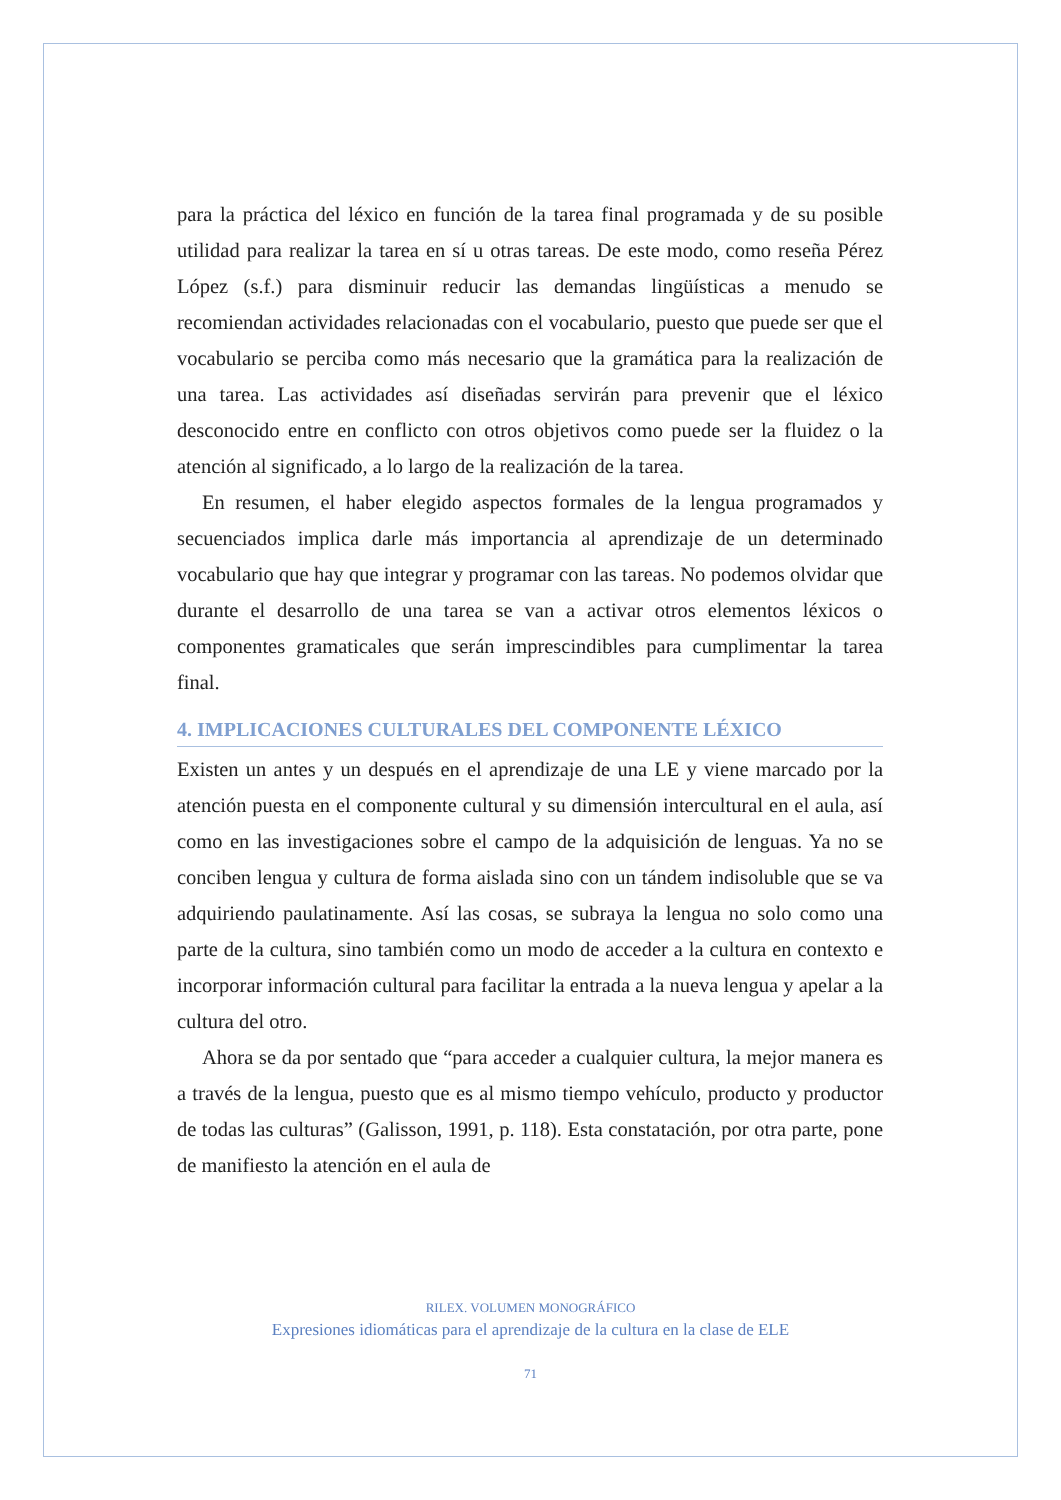para la práctica del léxico en función de la tarea final programada y de su posible utilidad para realizar la tarea en sí u otras tareas. De este modo, como reseña Pérez López (s.f.) para disminuir reducir las demandas lingüísticas a menudo se recomiendan actividades relacionadas con el vocabulario, puesto que puede ser que el vocabulario se perciba como más necesario que la gramática para la realización de una tarea. Las actividades así diseñadas servirán para prevenir que el léxico desconocido entre en conflicto con otros objetivos como puede ser la fluidez o la atención al significado, a lo largo de la realización de la tarea.
En resumen, el haber elegido aspectos formales de la lengua programados y secuenciados implica darle más importancia al aprendizaje de un determinado vocabulario que hay que integrar y programar con las tareas. No podemos olvidar que durante el desarrollo de una tarea se van a activar otros elementos léxicos o componentes gramaticales que serán imprescindibles para cumplimentar la tarea final.
4. IMPLICACIONES CULTURALES DEL COMPONENTE LÉXICO
Existen un antes y un después en el aprendizaje de una LE y viene marcado por la atención puesta en el componente cultural y su dimensión intercultural en el aula, así como en las investigaciones sobre el campo de la adquisición de lenguas. Ya no se conciben lengua y cultura de forma aislada sino con un tándem indisoluble que se va adquiriendo paulatinamente. Así las cosas, se subraya la lengua no solo como una parte de la cultura, sino también como un modo de acceder a la cultura en contexto e incorporar información cultural para facilitar la entrada a la nueva lengua y apelar a la cultura del otro.
Ahora se da por sentado que “para acceder a cualquier cultura, la mejor manera es a través de la lengua, puesto que es al mismo tiempo vehículo, producto y productor de todas las culturas” (Galisson, 1991, p. 118). Esta constatación, por otra parte, pone de manifiesto la atención en el aula de
RILEX. VOLUMEN MONOGRÁFICO
Expresiones idiomáticas para el aprendizaje de la cultura en la clase de ELE
71